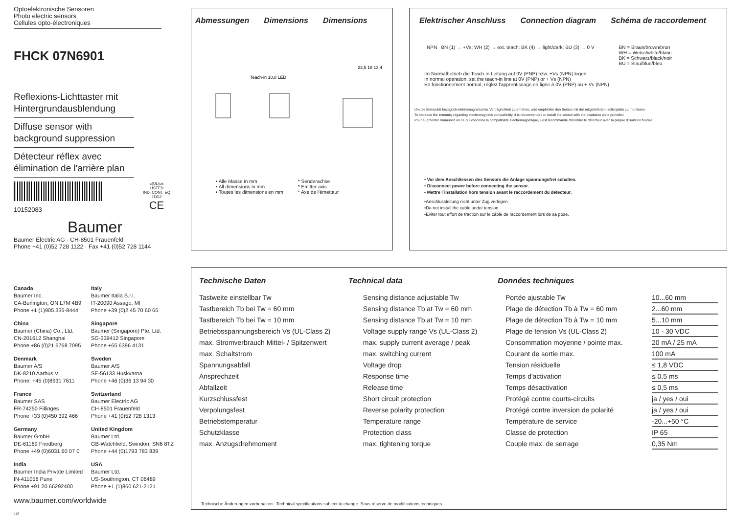Optoelektronische Sensoren
Photo electric sensors
Cellules opto-électroniques
FHCK 07N6901
Reflexions-Lichttaster mit Hintergrundausblendung
Diffuse sensor with background suppression
Détecteur réflex avec élimination de l'arrière plan
10152083
c(UL)us
LISTED
IND. CONT. EQ
1DD2
CE
Baumer
Baumer Electric AG · CH-8501 Frauenfeld
Phone +41 (0)52 728 1122 · Fax +41 (0)52 728 1144
Abmessungen Dimensions Dimensions
Teach-in 10,8 LED
23,5 18 13,4
• Alle Masse in mm
• All dimensions in mm
• Toutes les dimensions en mm
* Senderachse
* Emitter axis
* Axe de l'émetteur
Elektrischer Anschluss Connection diagram Schéma de raccordement
NPN BN (1) → +Vs; WH (2) → ext. teach; BK (4) → light/dark; BU (3) → 0 V
BN = Braun/brown/brun
WH = Weiss/white/blanc
BK = Schwarz/black/noir
BU = Blau/blue/bleu
Im Normalbetrieb die Teach-in Leitung auf 0V (PNP) bzw. +Vs (NPN) legen
In normal operation, set the teach-in line at 0V (PNP) or + Vs (NPN)
En fonctionnement normal, réglez l'apprentissage en ligne à 0V (PNP) ou + Vs (NPN)
Um die Immunität bezüglich elektromagnetischer Verträglichkeit zu erhöhen, wird empfohlen den Sensor mit der mitgelieferten Isolierplatte zu montieren
To increase the immunity regarding electromagnetic compatibility, it is recommended to install the sensor with the insulation plate provided
Pour augmenter l'immunité en ce qui concerne la compatibilité électromagnétique, il est recommandé d'installer le détecteur avec la plaque d'isolation fournie
• Vor dem Anschliessen des Sensors die Anlage spannungsfrei schalten.
• Disconnect power before connecting the sensor.
• Mettre l`installation hors tension avant le raccordement du détecteur.
•Anschlussleitung nicht unter Zug verlegen.
•Do not install the cable under tension.
•Eviter tout effort de traction sur le câble de raccordement lors de sa pose.
Canada
Baumer Inc.
CA-Burlington, ON L7M 4B9
Phone +1 (1)905 335-8444
Italy
Baumer Italia S.r.l.
IT-20090 Assago, MI
Phone +39 (0)2 45 70 60 65
China
Baumer (China) Co., Ltd.
CN-201612 Shanghai
Phone +86 (0)21 6768 7095
Singapore
Baumer (Singapore) Pte. Ltd.
SG-339412 Singapore
Phone +65 6396 4131
Denmark
Baumer A/S
DK-8210 Aarhus V
Phone: +45 (0)8931 7611
Sweden
Baumer A/S
SE-56133 Huskvarna
Phone +46 (0)36 13 94 30
France
Baumer SAS
FR-74250 Fillinges
Phone +33 (0)450 392 466
Switzerland
Baumer Electric AG
CH-8501 Frauenfeld
Phone +41 (0)52 728 1313
Germany
Baumer GmbH
DE-61169 Friedberg
Phone +49 (0)6031 60 07 0
United Kingdom
Baumer Ltd.
GB-Watchfield, Swindon, SN6 8TZ
Phone +44 (0)1793 783 839
India
Baumer India Private Limited
IN-411058 Pune
Phone +91 20 66292400
USA
Baumer Ltd.
US-Southington, CT 06489
Phone +1 (1)860 621-2121
www.baumer.com/worldwide
1/2
Technische Daten Technical data Données techniques
| Tastweite einstellbar Tw | Sensing distance adjustable Tw | Portée ajustable Tw | 10...60 mm |
| Tastbereich Tb bei Tw = 60 mm | Sensing distance Tb at Tw = 60 mm | Plage de détection Tb à Tw = 60 mm | 2...60 mm |
| Tastbereich Tb bei Tw = 10 mm | Sensing distance Tb at Tw = 10 mm | Plage de détection Tb à Tw = 10 mm | 5...10 mm |
| Betriebsspannungsbereich Vs (UL-Class 2) | Voltage supply range Vs (UL-Class 2) | Plage de tension Vs (UL-Class 2) | 10 - 30 VDC |
| max. Stromverbrauch Mittel- / Spitzenwert | max. supply current average / peak | Consommation moyenne / pointe max. | 20 mA / 25 mA |
| max. Schaltstrom | max. switching current | Courant de sortie max. | 100 mA |
| Spannungsabfall | Voltage drop | Tension résiduelle | ≤ 1,8 VDC |
| Ansprechzeit | Response time | Temps d'activation | ≤ 0,5 ms |
| Abfallzeit | Release time | Temps désactivation | ≤ 0,5 ms |
| Kurzschlussfest | Short circuit protection | Protégé contre courts-circuits | ja / yes / oui |
| Verpolungsfest | Reverse polarity protection | Protégé contre inversion de polarité | ja / yes / oui |
| Betriebstemperatur | Temperature range | Température de service | -20...+50 °C |
| Schutzklasse | Protection class | Classe de protection | IP 65 |
| max. Anzugsdrehmoment | max. tightening torque | Couple max. de serrage | 0,35 Nm |
Technische Änderungen vorbehalten Technical specifications subject to change Sous réserve de modifications techniques